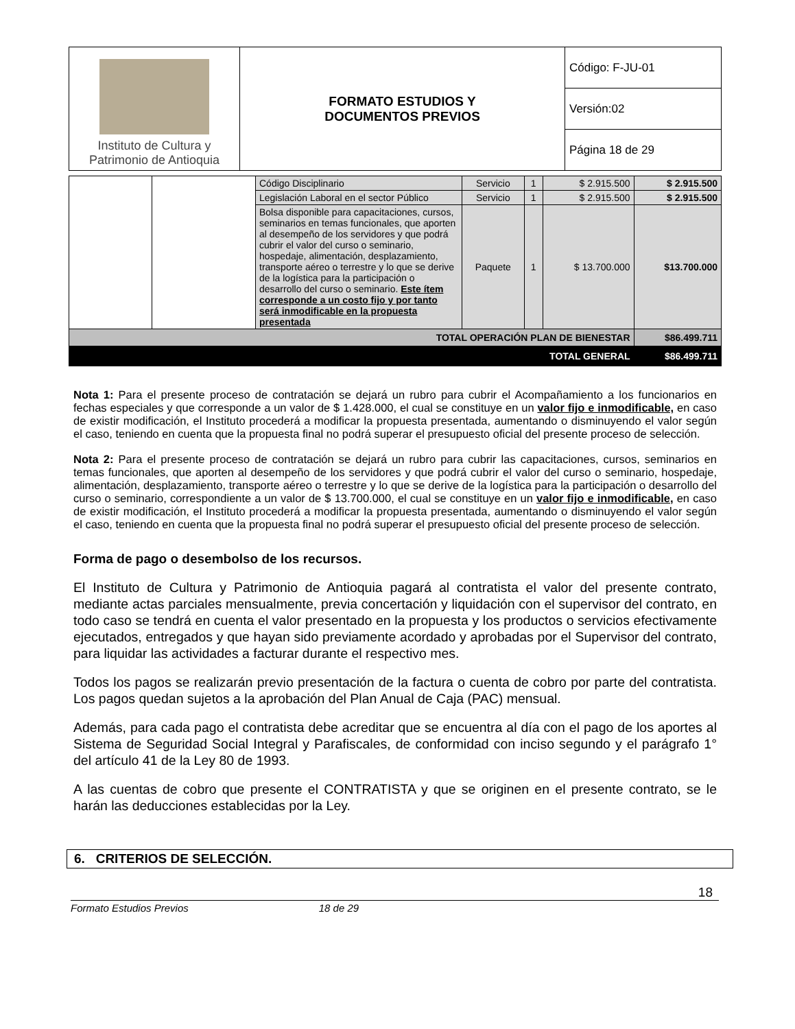| Instituto de Cultura y Patrimonio de Antioquia | FORMATO ESTUDIOS Y DOCUMENTOS PREVIOS | Código: F-JU-01 |
| | | Versión:02 |
| | | Página 18 de 29 |
| | | Código Disciplinario | Servicio | 1 | $ 2.915.500 | $ 2.915.500 |
| | | Legislación Laboral en el sector Público | Servicio | 1 | $ 2.915.500 | $ 2.915.500 |
| | | Bolsa disponible para capacitaciones, cursos, seminarios en temas funcionales, que aporten al desempeño de los servidores y que podrá cubrir el valor del curso o seminario, hospedaje, alimentación, desplazamiento, transporte aéreo o terrestre y lo que se derive de la logística para la participación o desarrollo del curso o seminario. Este ítem corresponde a un costo fijo y por tanto será inmodificable en la propuesta presentada | Paquete | 1 | $ 13.700.000 | $13.700.000 |
| TOTAL OPERACIÓN PLAN DE BIENESTAR | | | | | | $86.499.711 |
| TOTAL GENERAL | | | | | | $86.499.711 |
Nota 1: Para el presente proceso de contratación se dejará un rubro para cubrir el Acompañamiento a los funcionarios en fechas especiales y que corresponde a un valor de $ 1.428.000, el cual se constituye en un valor fijo e inmodificable, en caso de existir modificación, el Instituto procederá a modificar la propuesta presentada, aumentando o disminuyendo el valor según el caso, teniendo en cuenta que la propuesta final no podrá superar el presupuesto oficial del presente proceso de selección.
Nota 2: Para el presente proceso de contratación se dejará un rubro para cubrir las capacitaciones, cursos, seminarios en temas funcionales, que aporten al desempeño de los servidores y que podrá cubrir el valor del curso o seminario, hospedaje, alimentación, desplazamiento, transporte aéreo o terrestre y lo que se derive de la logística para la participación o desarrollo del curso o seminario, correspondiente a un valor de $ 13.700.000, el cual se constituye en un valor fijo e inmodificable, en caso de existir modificación, el Instituto procederá a modificar la propuesta presentada, aumentando o disminuyendo el valor según el caso, teniendo en cuenta que la propuesta final no podrá superar el presupuesto oficial del presente proceso de selección.
Forma de pago o desembolso de los recursos.
El Instituto de Cultura y Patrimonio de Antioquia pagará al contratista el valor del presente contrato, mediante actas parciales mensualmente, previa concertación y liquidación con el supervisor del contrato, en todo caso se tendrá en cuenta el valor presentado en la propuesta y los productos o servicios efectivamente ejecutados, entregados y que hayan sido previamente acordado y aprobadas por el Supervisor del contrato, para liquidar las actividades a facturar durante el respectivo mes.
Todos los pagos se realizarán previo presentación de la factura o cuenta de cobro por parte del contratista. Los pagos quedan sujetos a la aprobación del Plan Anual de Caja (PAC) mensual.
Además, para cada pago el contratista debe acreditar que se encuentra al día con el pago de los aportes al Sistema de Seguridad Social Integral y Parafiscales, de conformidad con inciso segundo y el parágrafo 1° del artículo 41 de la Ley 80 de 1993.
A las cuentas de cobro que presente el CONTRATISTA y que se originen en el presente contrato, se le harán las deducciones establecidas por la Ley.
6. CRITERIOS DE SELECCIÓN.
18
Formato Estudios Previos 18 de 29